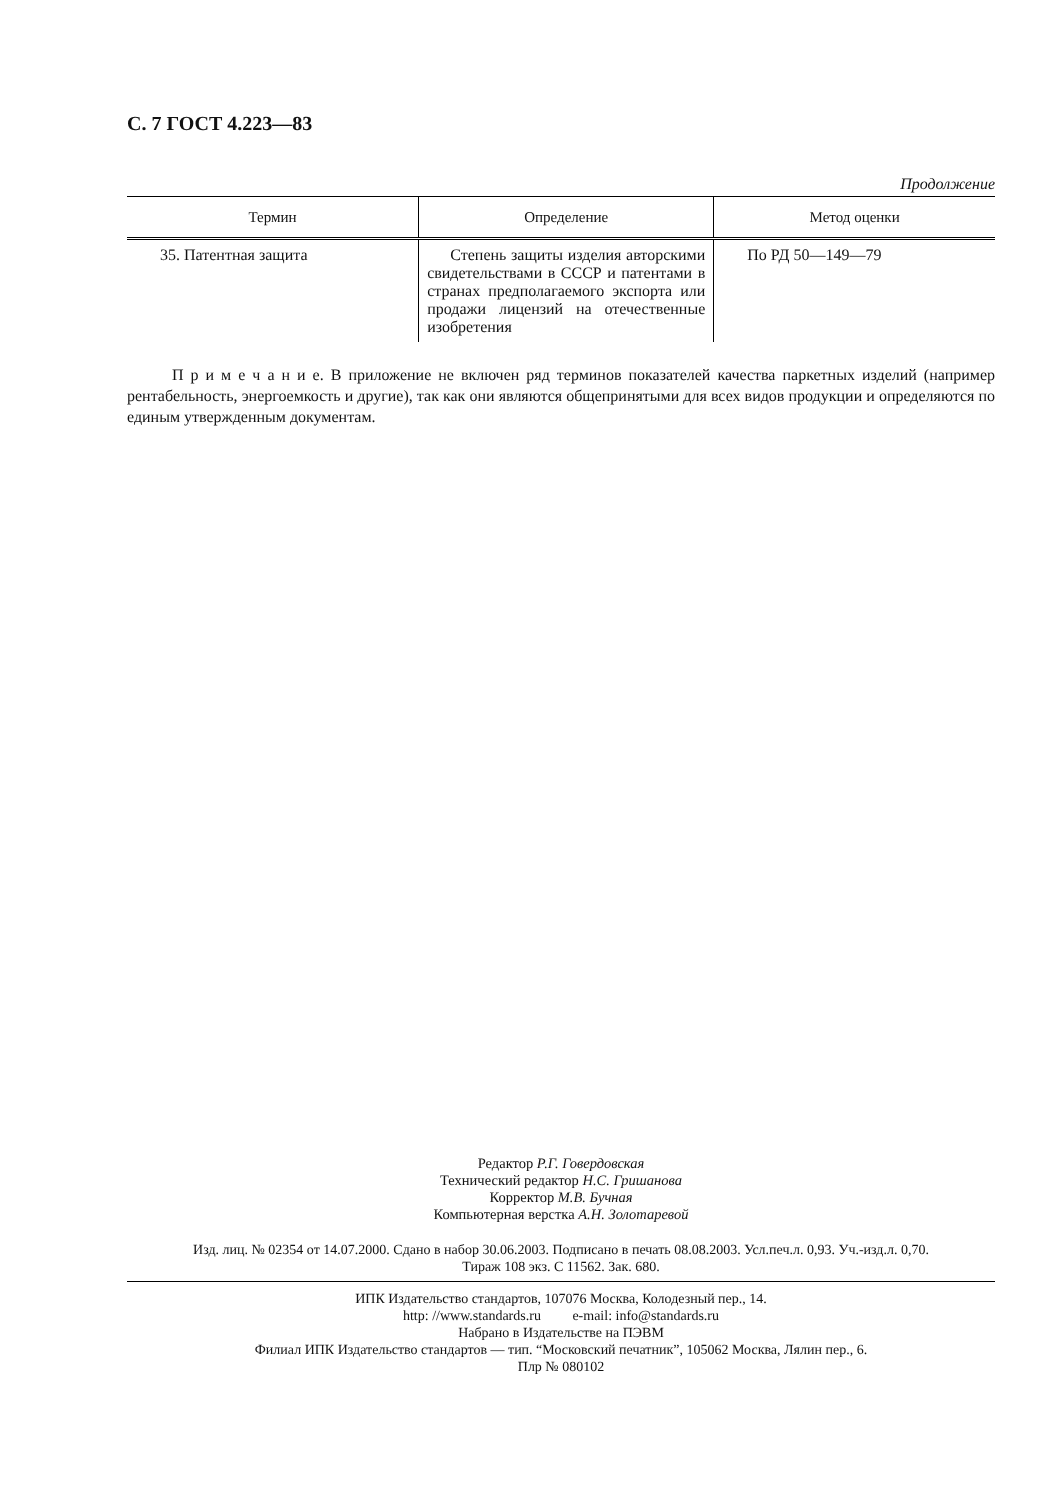С. 7 ГОСТ 4.223—83
Продолжение
| Термин | Определение | Метод оценки |
| --- | --- | --- |
| 35. Патентная защита | Степень защиты изделия авторскими свидетельствами в СССР и патентами в странах предполагаемого экспорта или продажи лицензий на отечественные изобретения | По РД 50—149—79 |
П р и м е ч а н и е. В приложение не включен ряд терминов показателей качества паркетных изделий (например рентабельность, энергоемкость и другие), так как они являются общепринятыми для всех видов продукции и определяются по единым утвержденным документам.
Редактор Р.Г. Говердовская
Технический редактор Н.С. Гришанова
Корректор М.В. Бучная
Компьютерная верстка А.Н. Золотаревой
Изд. лиц. № 02354 от 14.07.2000. Сдано в набор 30.06.2003. Подписано в печать 08.08.2003. Усл.печ.л. 0,93. Уч.-изд.л. 0,70.
Тираж 108 экз. С 11562. Зак. 680.
ИПК Издательство стандартов, 107076 Москва, Колодезный пер., 14.
http: //www.standards.ru e-mail: info@standards.ru
Набрано в Издательстве на ПЭВМ
Филиал ИПК Издательство стандартов — тип. “Московский печатник”, 105062 Москва, Лялин пер., 6.
Плр № 080102